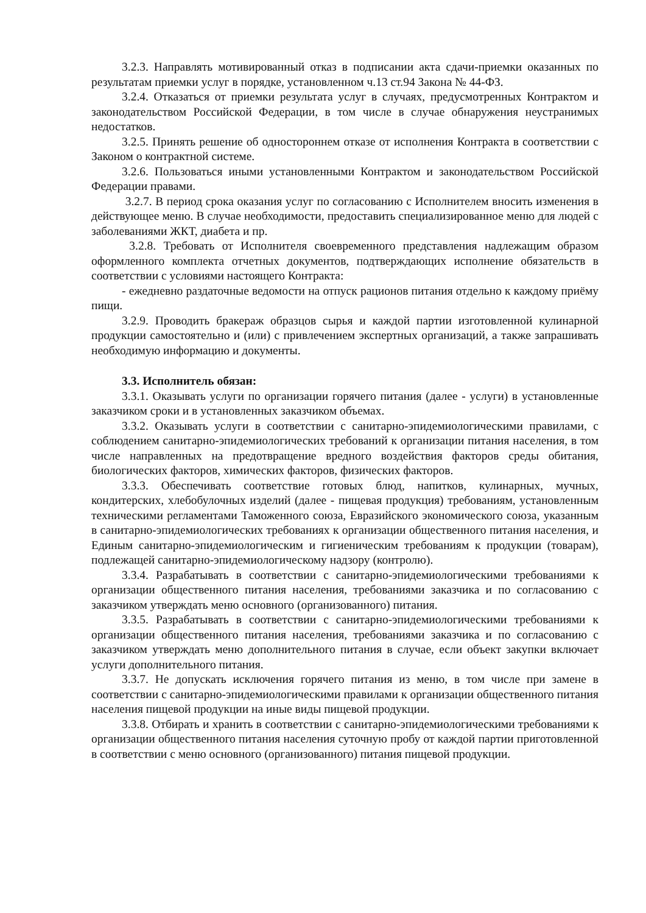3.2.3. Направлять мотивированный отказ в подписании акта сдачи-приемки оказанных по результатам приемки услуг в порядке, установленном ч.13 ст.94 Закона № 44-ФЗ.
3.2.4. Отказаться от приемки результата услуг в случаях, предусмотренных Контрактом и законодательством Российской Федерации, в том числе в случае обнаружения неустранимых недостатков.
3.2.5. Принять решение об одностороннем отказе от исполнения Контракта в соответствии с Законом о контрактной системе.
3.2.6. Пользоваться иными установленными Контрактом и законодательством Российской Федерации правами.
3.2.7. В период срока оказания услуг по согласованию с Исполнителем вносить изменения в действующее меню. В случае необходимости, предоставить специализированное меню для людей с заболеваниями ЖКТ, диабета и пр.
3.2.8. Требовать от Исполнителя своевременного представления надлежащим образом оформленного комплекта отчетных документов, подтверждающих исполнение обязательств в соответствии с условиями настоящего Контракта:
- ежедневно раздаточные ведомости на отпуск рационов питания отдельно к каждому приёму пищи.
3.2.9. Проводить бракераж образцов сырья и каждой партии изготовленной кулинарной продукции самостоятельно и (или) с привлечением экспертных организаций, а также запрашивать необходимую информацию и документы.
3.3. Исполнитель обязан:
3.3.1. Оказывать услуги по организации горячего питания (далее - услуги) в установленные заказчиком сроки и в установленных заказчиком объемах.
3.3.2. Оказывать услуги в соответствии с санитарно-эпидемиологическими правилами, с соблюдением санитарно-эпидемиологических требований к организации питания населения, в том числе направленных на предотвращение вредного воздействия факторов среды обитания, биологических факторов, химических факторов, физических факторов.
3.3.3. Обеспечивать соответствие готовых блюд, напитков, кулинарных, мучных, кондитерских, хлебобулочных изделий (далее - пищевая продукция) требованиям, установленным техническими регламентами Таможенного союза, Евразийского экономического союза, указанным в санитарно-эпидемиологических требованиях к организации общественного питания населения, и Единым санитарно-эпидемиологическим и гигиеническим требованиям к продукции (товарам), подлежащей санитарно-эпидемиологическому надзору (контролю).
3.3.4. Разрабатывать в соответствии с санитарно-эпидемиологическими требованиями к организации общественного питания населения, требованиями заказчика и по согласованию с заказчиком утверждать меню основного (организованного) питания.
3.3.5. Разрабатывать в соответствии с санитарно-эпидемиологическими требованиями к организации общественного питания населения, требованиями заказчика и по согласованию с заказчиком утверждать меню дополнительного питания в случае, если объект закупки включает услуги дополнительного питания.
3.3.7. Не допускать исключения горячего питания из меню, в том числе при замене в соответствии с санитарно-эпидемиологическими правилами к организации общественного питания населения пищевой продукции на иные виды пищевой продукции.
3.3.8. Отбирать и хранить в соответствии с санитарно-эпидемиологическими требованиями к организации общественного питания населения суточную пробу от каждой партии приготовленной в соответствии с меню основного (организованного) питания пищевой продукции.